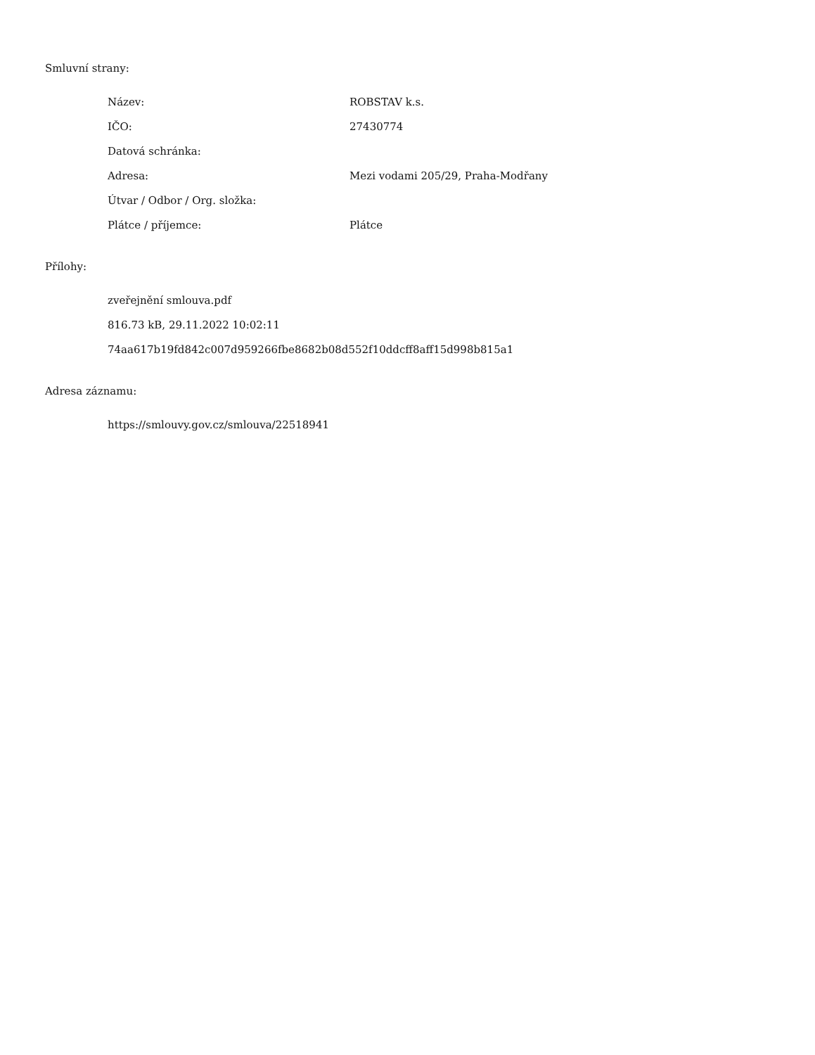Smluvní strany:
| Název: | ROBSTAV k.s. |
| IČO: | 27430774 |
| Datová schránka: | |
| Adresa: | Mezi vodami 205/29, Praha-Modřany |
| Útvar / Odbor / Org. složka: | |
| Plátce / příjemce: | Plátce |
Přílohy:
zveřejnění smlouva.pdf
816.73 kB, 29.11.2022 10:02:11
74aa617b19fd842c007d959266fbe8682b08d552f10ddcff8aff15d998b815a1
Adresa záznamu:
https://smlouvy.gov.cz/smlouva/22518941